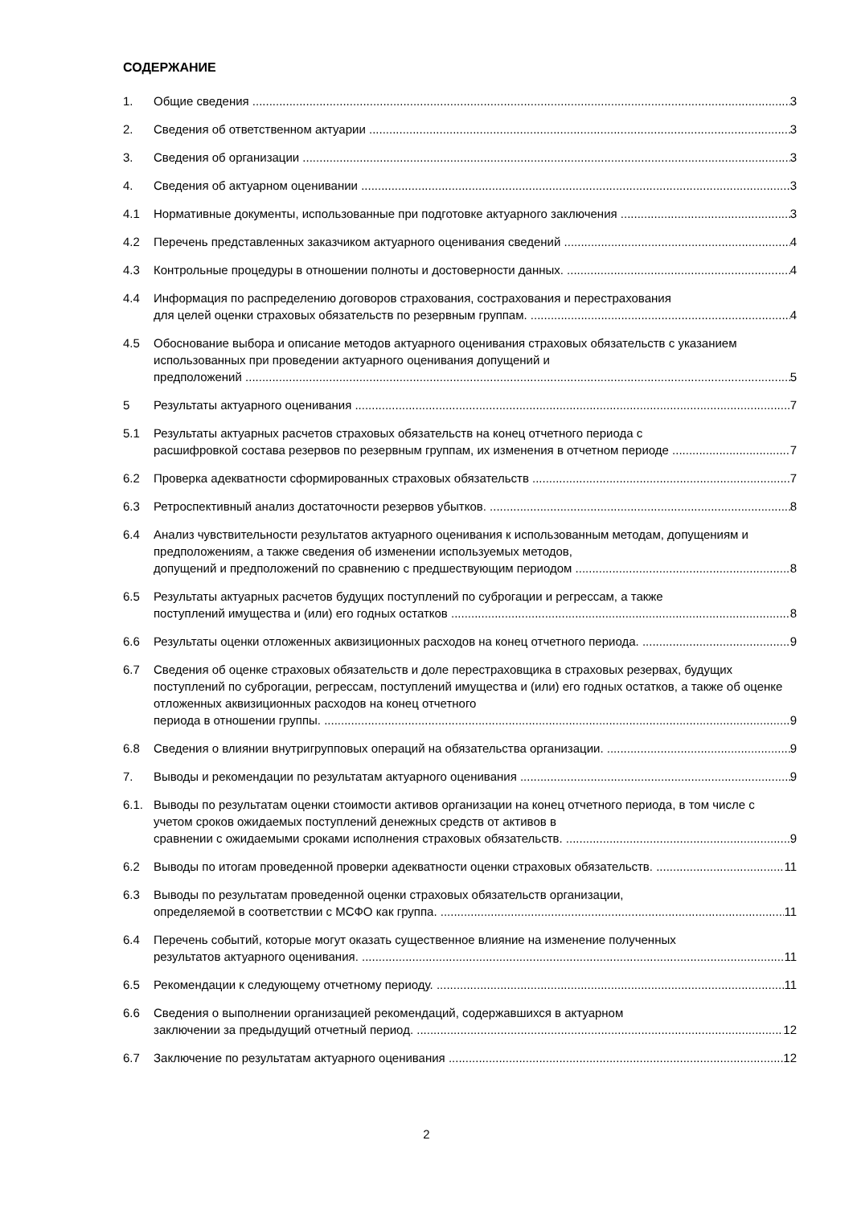СОДЕРЖАНИЕ
1. Общие сведения 3
2. Сведения об ответственном актуарии 3
3. Сведения об организации 3
4. Сведения об актуарном оценивании 3
4.1 Нормативные документы, использованные при подготовке актуарного заключения 3
4.2 Перечень представленных заказчиком актуарного оценивания сведений 4
4.3 Контрольные процедуры в отношении полноты и достоверности данных. 4
4.4 Информация по распределению договоров страхования, сострахования и перестрахования
для целей оценки страховых обязательств по резервным группам. 4
4.5 Обоснование выбора и описание методов актуарного оценивания страховых обязательств с указанием использованных при проведении актуарного оценивания допущений и
предположений 5
5 Результаты актуарного оценивания 7
5.1 Результаты актуарных расчетов страховых обязательств на конец отчетного периода с
расшифровкой состава резервов по резервным группам, их изменения в отчетном периоде 7
6.2 Проверка адекватности сформированных страховых обязательств 7
6.3 Ретроспективный анализ достаточности резервов убытков. 8
6.4 Анализ чувствительности результатов актуарного оценивания к использованным методам, допущениям и предположениям, а также сведения об изменении используемых методов,
допущений и предположений по сравнению с предшествующим периодом 8
6.5 Результаты актуарных расчетов будущих поступлений по суброгации и регрессам, а также
поступлений имущества и (или) его годных остатков 8
6.6 Результаты оценки отложенных аквизиционных расходов на конец отчетного периода. 9
6.7 Сведения об оценке страховых обязательств и доле перестраховщика в страховых резервах, будущих поступлений по суброгации, регрессам, поступлений имущества и (или) его годных остатков, а также об оценке отложенных аквизиционных расходов на конец отчетного
периода в отношении группы. 9
6.8 Сведения о влиянии внутригрупповых операций на обязательства организации. 9
7. Выводы и рекомендации по результатам актуарного оценивания 9
6.1. Выводы по результатам оценки стоимости активов организации на конец отчетного периода, в том числе с учетом сроков ожидаемых поступлений денежных средств от активов в
сравнении с ожидаемыми сроками исполнения страховых обязательств. 9
6.2 Выводы по итогам проведенной проверки адекватности оценки страховых обязательств. 11
6.3 Выводы по результатам проведенной оценки страховых обязательств организации,
определяемой в соответствии с МСФО как группа. 11
6.4 Перечень событий, которые могут оказать существенное влияние на изменение полученных
результатов актуарного оценивания. 11
6.5 Рекомендации к следующему отчетному периоду. 11
6.6 Сведения о выполнении организацией рекомендаций, содержавшихся в актуарном
заключении за предыдущий отчетный период. 12
6.7 Заключение по результатам актуарного оценивания 12
2